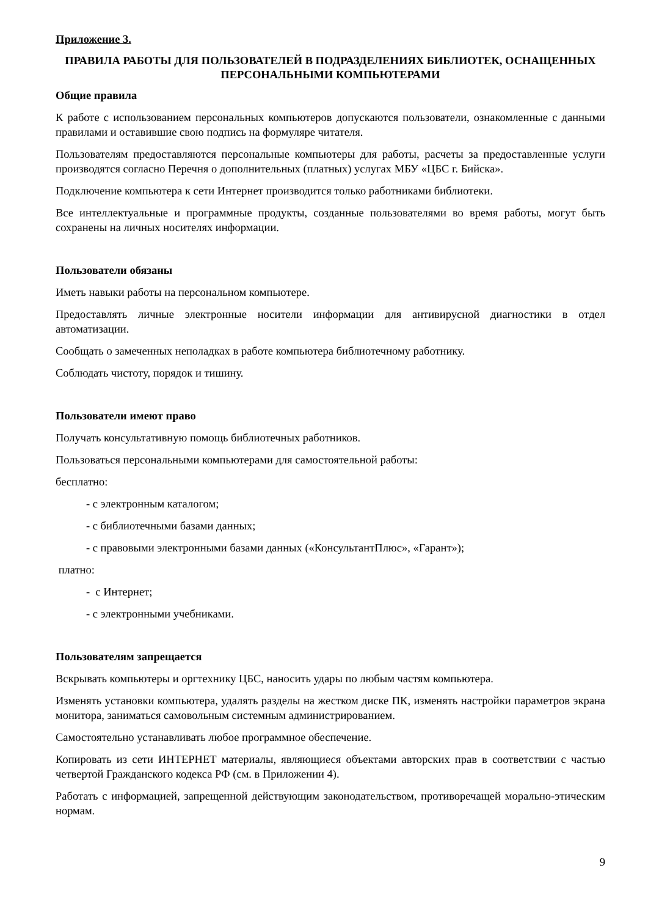Приложение 3.
ПРАВИЛА РАБОТЫ ДЛЯ ПОЛЬЗОВАТЕЛЕЙ В ПОДРАЗДЕЛЕНИЯХ БИБЛИОТЕК, ОСНАЩЕННЫХ ПЕРСОНАЛЬНЫМИ КОМПЬЮТЕРАМИ
Общие правила
К работе с использованием персональных компьютеров допускаются пользователи, ознакомленные с данными правилами и оставившие свою подпись на формуляре читателя.
Пользователям предоставляются персональные компьютеры для работы, расчеты за предоставленные услуги производятся согласно Перечня о дополнительных (платных) услугах МБУ «ЦБС г. Бийска».
Подключение компьютера к сети Интернет производится только работниками библиотеки.
Все интеллектуальные и программные продукты, созданные пользователями во время работы, могут быть сохранены на личных носителях информации.
Пользователи обязаны
Иметь навыки работы на персональном компьютере.
Предоставлять личные электронные носители информации для антивирусной диагностики в отдел автоматизации.
Сообщать о замеченных неполадках в работе компьютера библиотечному работнику.
Соблюдать чистоту, порядок и тишину.
Пользователи имеют право
Получать консультативную помощь библиотечных работников.
Пользоваться персональными компьютерами для самостоятельной работы:
бесплатно:
- с электронным каталогом;
- с библиотечными базами данных;
- с правовыми электронными базами данных («КонсультантПлюс», «Гарант»);
платно:
- с Интернет;
- с электронными учебниками.
Пользователям запрещается
Вскрывать компьютеры и оргтехнику ЦБС, наносить удары по любым частям компьютера.
Изменять установки компьютера, удалять разделы на жестком диске ПК, изменять настройки параметров экрана монитора, заниматься самовольным системным администрированием.
Самостоятельно устанавливать любое программное обеспечение.
Копировать из сети ИНТЕРНЕТ материалы, являющиеся объектами авторских прав в соответствии с частью четвертой Гражданского кодекса РФ (см. в Приложении 4).
Работать с информацией, запрещенной действующим законодательством, противоречащей морально-этическим нормам.
9